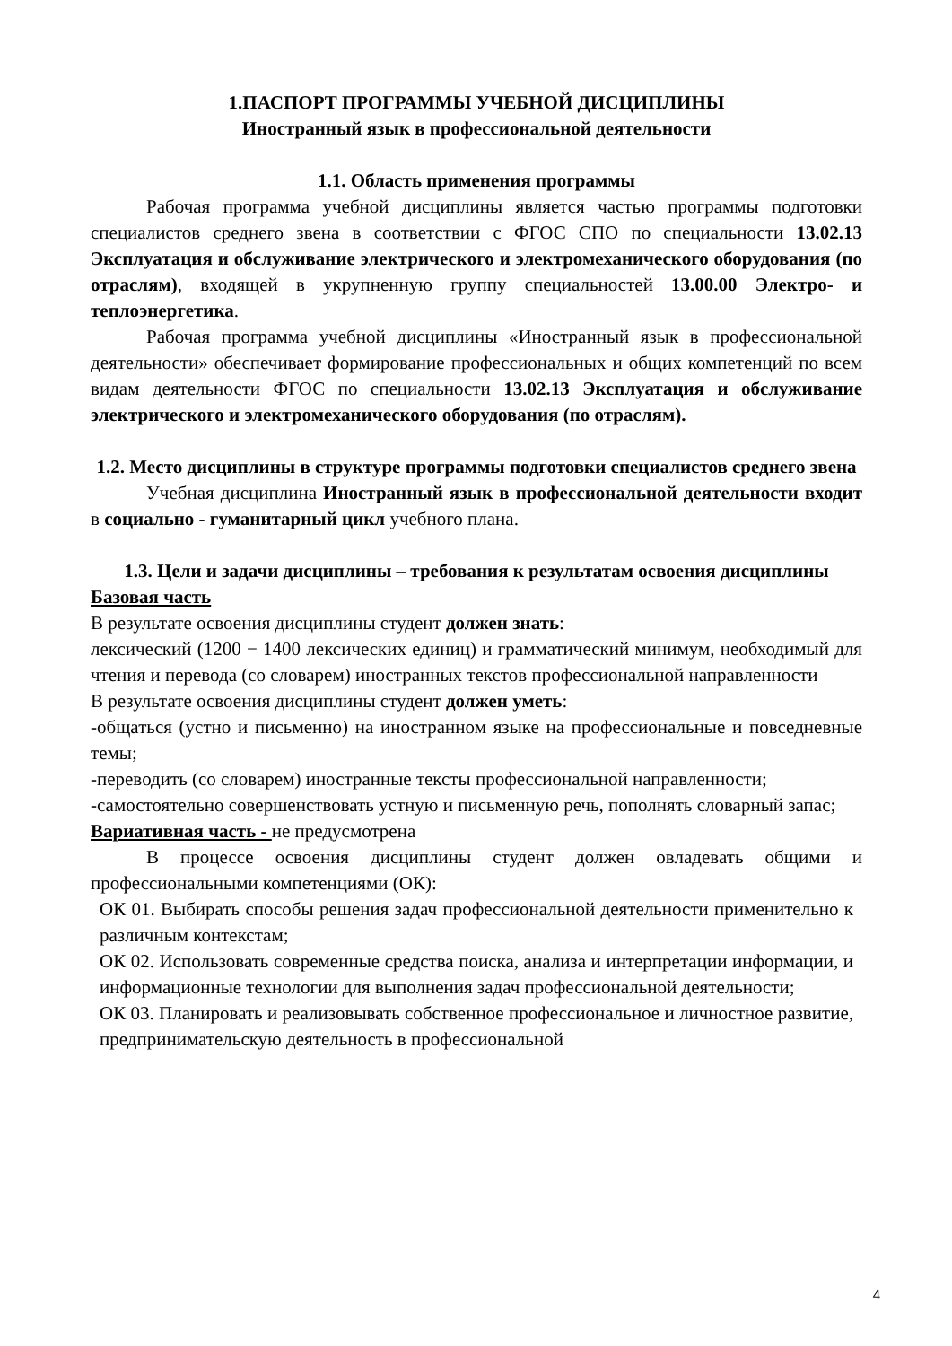1.ПАСПОРТ ПРОГРАММЫ УЧЕБНОЙ ДИСЦИПЛИНЫ
Иностранный язык в профессиональной деятельности
1.1. Область применения программы
Рабочая программа учебной дисциплины является частью программы подготовки специалистов среднего звена в соответствии с ФГОС СПО по специальности 13.02.13 Эксплуатация и обслуживание электрического и электромеханического оборудования (по отраслям), входящей в укрупненную группу специальностей 13.00.00 Электро- и теплоэнергетика.
Рабочая программа учебной дисциплины «Иностранный язык в профессиональной деятельности» обеспечивает формирование профессиональных и общих компетенций по всем видам деятельности ФГОС по специальности 13.02.13 Эксплуатация и обслуживание электрического и электромеханического оборудования (по отраслям).
1.2. Место дисциплины в структуре программы подготовки специалистов среднего звена
Учебная дисциплина Иностранный язык в профессиональной деятельности входит в социально - гуманитарный цикл учебного плана.
1.3. Цели и задачи дисциплины – требования к результатам освоения дисциплины
Базовая часть
В результате освоения дисциплины студент должен знать:
лексический (1200 − 1400 лексических единиц) и грамматический минимум, необходимый для чтения и перевода (со словарем) иностранных текстов профессиональной направленности
В результате освоения дисциплины студент должен уметь:
-общаться (устно и письменно) на иностранном языке на профессиональные и повседневные темы;
-переводить (со словарем) иностранные тексты профессиональной направленности;
-самостоятельно совершенствовать устную и письменную речь, пополнять словарный запас;
Вариативная часть - не предусмотрена
В процессе освоения дисциплины студент должен овладевать общими и профессиональными компетенциями (ОК):
ОК 01. Выбирать способы решения задач профессиональной деятельности применительно к различным контекстам;
ОК 02. Использовать современные средства поиска, анализа и интерпретации информации, и информационные технологии для выполнения задач профессиональной деятельности;
ОК 03. Планировать и реализовывать собственное профессиональное и личностное развитие, предпринимательскую деятельность в профессиональной
4